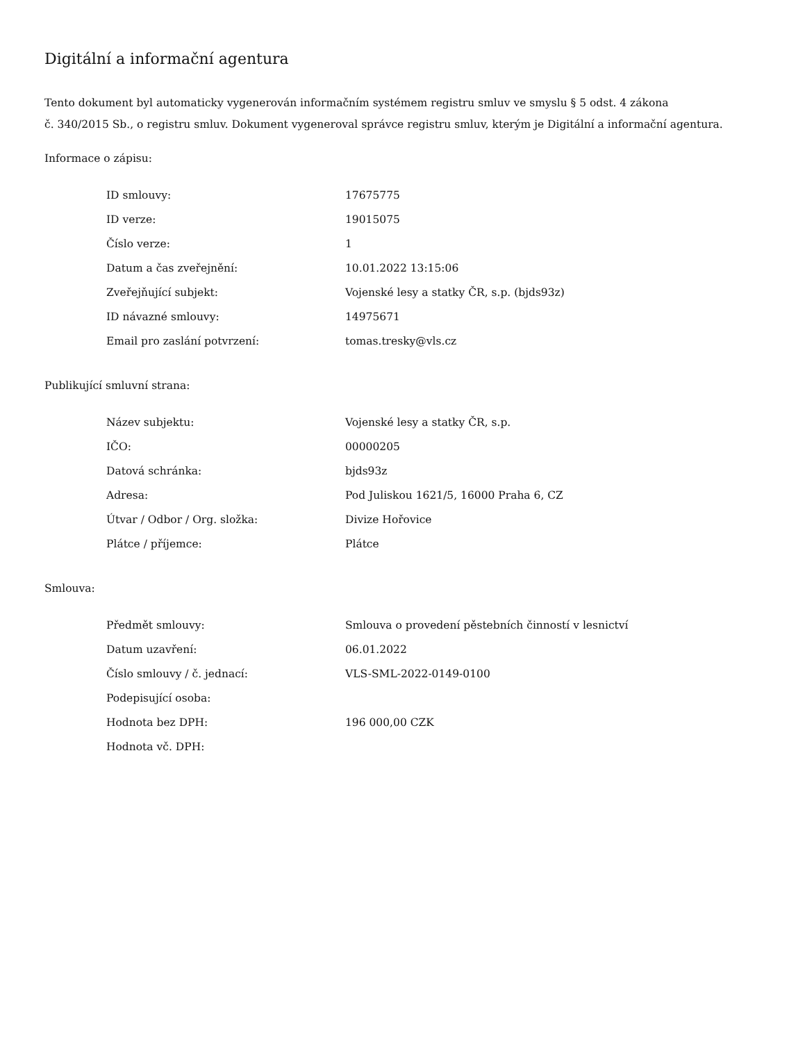Digitální a informační agentura
Tento dokument byl automaticky vygenerován informačním systémem registru smluv ve smyslu § 5 odst. 4 zákona
č. 340/2015 Sb., o registru smluv. Dokument vygeneroval správce registru smluv, kterým je Digitální a informační agentura.
Informace o zápisu:
| ID smlouvy: | 17675775 |
| ID verze: | 19015075 |
| Číslo verze: | 1 |
| Datum a čas zveřejnění: | 10.01.2022 13:15:06 |
| Zveřejňující subjekt: | Vojenské lesy a statky ČR, s.p. (bjds93z) |
| ID návazné smlouvy: | 14975671 |
| Email pro zaslání potvrzení: | tomas.tresky@vls.cz |
Publikující smluvní strana:
| Název subjektu: | Vojenské lesy a statky ČR, s.p. |
| IČO: | 00000205 |
| Datová schránka: | bjds93z |
| Adresa: | Pod Juliskou 1621/5, 16000 Praha 6, CZ |
| Útvar / Odbor / Org. složka: | Divize Hořovice |
| Plátce / příjemce: | Plátce |
Smlouva:
| Předmět smlouvy: | Smlouva o provedení pěstebních činností v lesnictví |
| Datum uzavření: | 06.01.2022 |
| Číslo smlouvy / č. jednací: | VLS-SML-2022-0149-0100 |
| Podepisující osoba: | |
| Hodnota bez DPH: | 196 000,00 CZK |
| Hodnota vč. DPH: | |